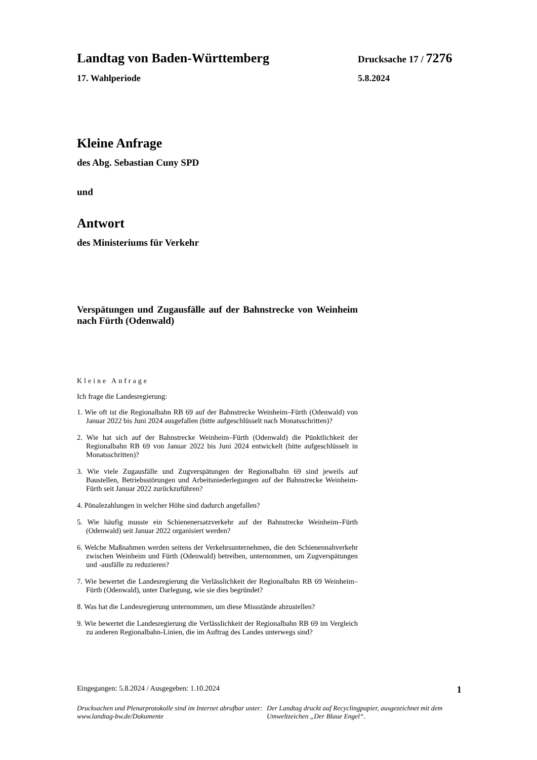Landtag von Baden-Württemberg Drucksache 17 / 7276
17. Wahlperiode 5.8.2024
Kleine Anfrage
des Abg. Sebastian Cuny SPD
und
Antwort
des Ministeriums für Verkehr
Verspätungen und Zugausfälle auf der Bahnstrecke von Weinheim nach Fürth (Odenwald)
Kleine Anfrage
Ich frage die Landesregierung:
1. Wie oft ist die Regionalbahn RB 69 auf der Bahnstrecke Weinheim–Fürth (Odenwald) von Januar 2022 bis Juni 2024 ausgefallen (bitte aufgeschlüsselt nach Monatsschritten)?
2. Wie hat sich auf der Bahnstrecke Weinheim–Fürth (Odenwald) die Pünktlichkeit der Regionalbahn RB 69 von Januar 2022 bis Juni 2024 entwickelt (bitte aufgeschlüsselt in Monatsschritten)?
3. Wie viele Zugausfälle und Zugverspätungen der Regionalbahn 69 sind jeweils auf Baustellen, Betriebsstörungen und Arbeitsniederlegungen auf der Bahnstrecke Weinheim-Fürth seit Januar 2022 zurückzuführen?
4. Pönalezahlungen in welcher Höhe sind dadurch angefallen?
5. Wie häufig musste ein Schienenersatzverkehr auf der Bahnstrecke Weinheim–Fürth (Odenwald) seit Januar 2022 organisiert werden?
6. Welche Maßnahmen werden seitens der Verkehrsunternehmen, die den Schienennahverkehr zwischen Weinheim und Fürth (Odenwald) betreiben, unternommen, um Zugverspätungen und -ausfälle zu reduzieren?
7. Wie bewertet die Landesregierung die Verlässlichkeit der Regionalbahn RB 69 Weinheim–Fürth (Odenwald), unter Darlegung, wie sie dies begründet?
8. Was hat die Landesregierung unternommen, um diese Missstände abzustellen?
9. Wie bewertet die Landesregierung die Verlässlichkeit der Regionalbahn RB 69 im Vergleich zu anderen Regionalbahn-Linien, die im Auftrag des Landes unterwegs sind?
Eingegangen: 5.8.2024 / Ausgegeben: 1.10.2024 1
Drucksachen und Plenarprotokolle sind im Internet abrufbar unter: www.landtag-bw.de/Dokumente
Der Landtag druckt auf Recyclingpapier, ausgezeichnet mit dem Umweltzeichen „Der Blaue Engel“.